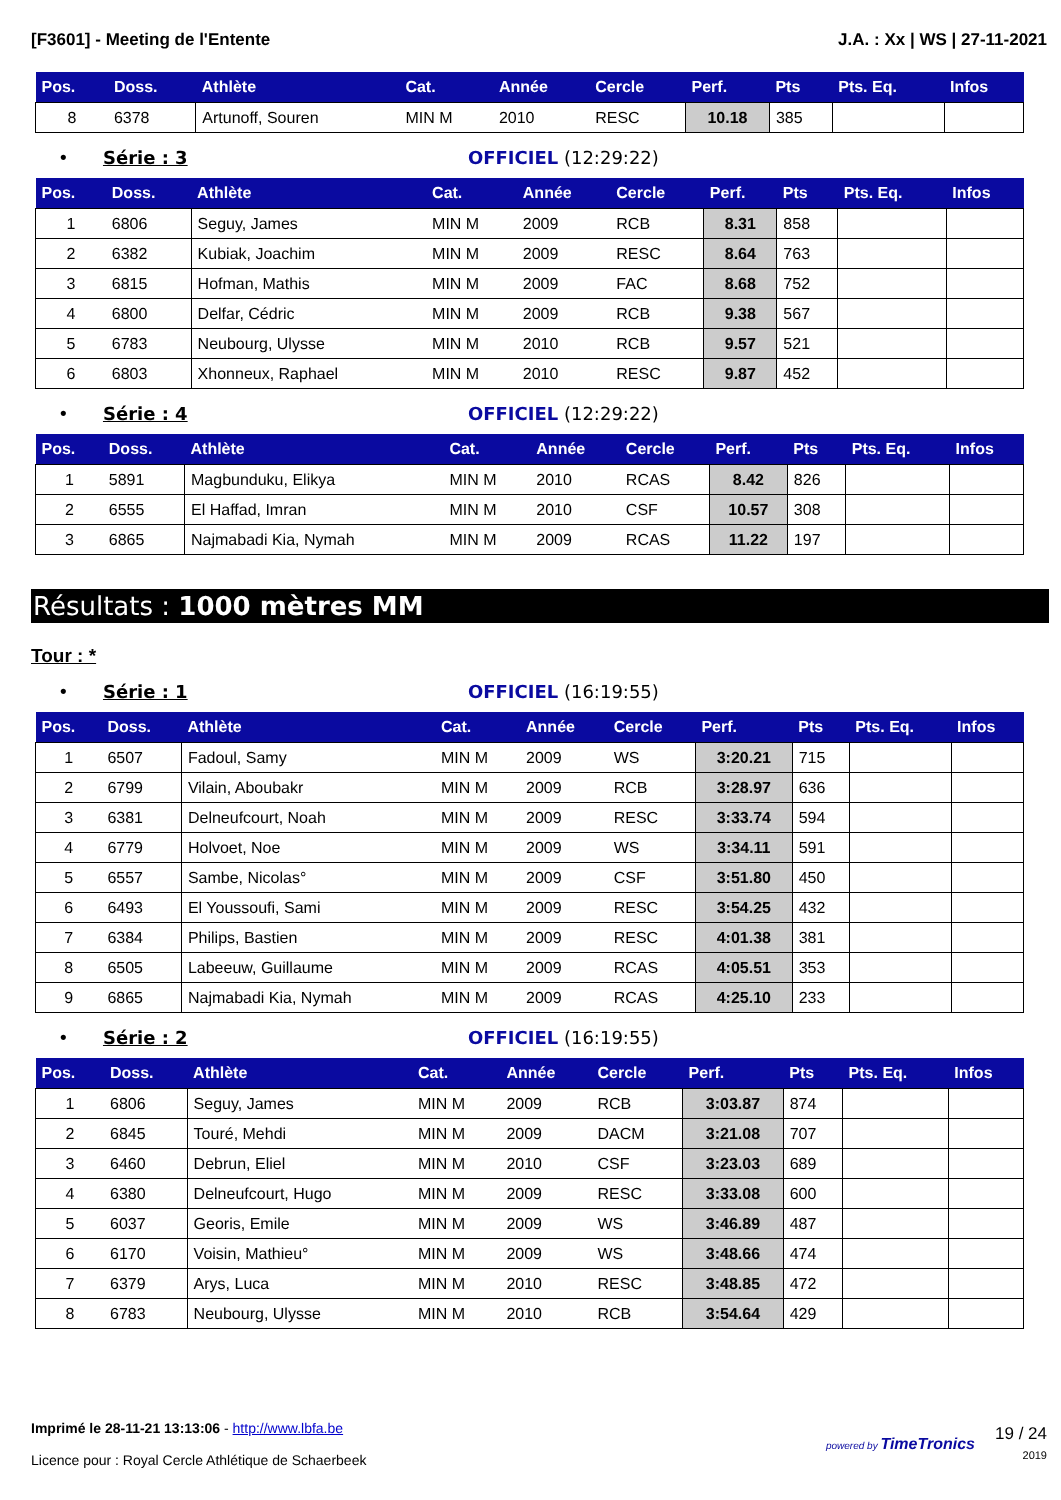[F3601] - Meeting de l'Entente J.A. : Xx | WS | 27-11-2021
| Pos. | Doss. | Athlète | Cat. | Année | Cercle | Perf. | Pts | Pts. Eq. | Infos |
| --- | --- | --- | --- | --- | --- | --- | --- | --- | --- |
| 8 | 6378 | Artunoff, Souren | MIN M | 2010 | RESC | 10.18 | 385 | | |
• Série : 3 OFFICIEL (12:29:22)
| Pos. | Doss. | Athlète | Cat. | Année | Cercle | Perf. | Pts | Pts. Eq. | Infos |
| --- | --- | --- | --- | --- | --- | --- | --- | --- | --- |
| 1 | 6806 | Seguy, James | MIN M | 2009 | RCB | 8.31 | 858 | | |
| 2 | 6382 | Kubiak, Joachim | MIN M | 2009 | RESC | 8.64 | 763 | | |
| 3 | 6815 | Hofman, Mathis | MIN M | 2009 | FAC | 8.68 | 752 | | |
| 4 | 6800 | Delfar, Cédric | MIN M | 2009 | RCB | 9.38 | 567 | | |
| 5 | 6783 | Neubourg, Ulysse | MIN M | 2010 | RCB | 9.57 | 521 | | |
| 6 | 6803 | Xhonneux, Raphael | MIN M | 2010 | RESC | 9.87 | 452 | | |
• Série : 4 OFFICIEL (12:29:22)
| Pos. | Doss. | Athlète | Cat. | Année | Cercle | Perf. | Pts | Pts. Eq. | Infos |
| --- | --- | --- | --- | --- | --- | --- | --- | --- | --- |
| 1 | 5891 | Magbunduku, Elikya | MIN M | 2010 | RCAS | 8.42 | 826 | | |
| 2 | 6555 | El Haffad, Imran | MIN M | 2010 | CSF | 10.57 | 308 | | |
| 3 | 6865 | Najmabadi Kia, Nymah | MIN M | 2009 | RCAS | 11.22 | 197 | | |
Résultats : 1000 mètres MM
Tour : *
• Série : 1 OFFICIEL (16:19:55)
| Pos. | Doss. | Athlète | Cat. | Année | Cercle | Perf. | Pts | Pts. Eq. | Infos |
| --- | --- | --- | --- | --- | --- | --- | --- | --- | --- |
| 1 | 6507 | Fadoul, Samy | MIN M | 2009 | WS | 3:20.21 | 715 | | |
| 2 | 6799 | Vilain, Aboubakr | MIN M | 2009 | RCB | 3:28.97 | 636 | | |
| 3 | 6381 | Delneufcourt, Noah | MIN M | 2009 | RESC | 3:33.74 | 594 | | |
| 4 | 6779 | Holvoet, Noe | MIN M | 2009 | WS | 3:34.11 | 591 | | |
| 5 | 6557 | Sambe, Nicolas° | MIN M | 2009 | CSF | 3:51.80 | 450 | | |
| 6 | 6493 | El Youssoufi, Sami | MIN M | 2009 | RESC | 3:54.25 | 432 | | |
| 7 | 6384 | Philips, Bastien | MIN M | 2009 | RESC | 4:01.38 | 381 | | |
| 8 | 6505 | Labeeuw, Guillaume | MIN M | 2009 | RCAS | 4:05.51 | 353 | | |
| 9 | 6865 | Najmabadi Kia, Nymah | MIN M | 2009 | RCAS | 4:25.10 | 233 | | |
• Série : 2 OFFICIEL (16:19:55)
| Pos. | Doss. | Athlète | Cat. | Année | Cercle | Perf. | Pts | Pts. Eq. | Infos |
| --- | --- | --- | --- | --- | --- | --- | --- | --- | --- |
| 1 | 6806 | Seguy, James | MIN M | 2009 | RCB | 3:03.87 | 874 | | |
| 2 | 6845 | Touré, Mehdi | MIN M | 2009 | DACM | 3:21.08 | 707 | | |
| 3 | 6460 | Debrun, Eliel | MIN M | 2010 | CSF | 3:23.03 | 689 | | |
| 4 | 6380 | Delneufcourt, Hugo | MIN M | 2009 | RESC | 3:33.08 | 600 | | |
| 5 | 6037 | Georis, Emile | MIN M | 2009 | WS | 3:46.89 | 487 | | |
| 6 | 6170 | Voisin, Mathieu° | MIN M | 2009 | WS | 3:48.66 | 474 | | |
| 7 | 6379 | Arys, Luca | MIN M | 2010 | RESC | 3:48.85 | 472 | | |
| 8 | 6783 | Neubourg, Ulysse | MIN M | 2010 | RCB | 3:54.64 | 429 | | |
Imprimé le 28-11-21 13:13:06 - http://www.lbfa.be
Licence pour : Royal Cercle Athlétique de Schaerbeek
powered by TimeTronics 19 / 24
2019